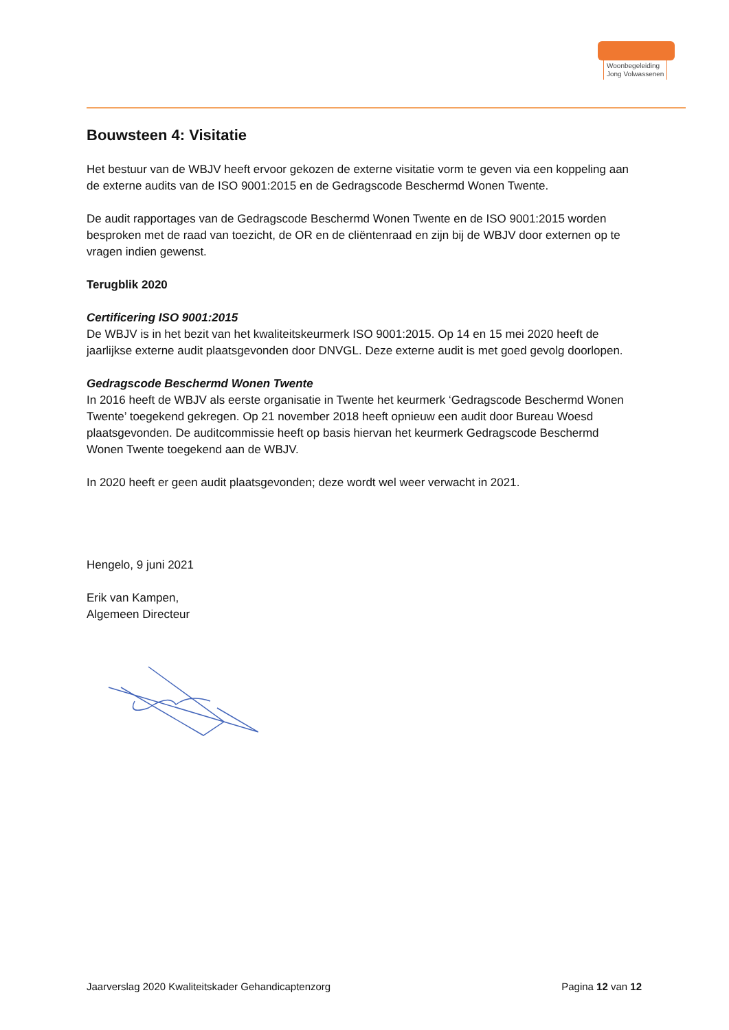Woonbegeleiding
Jong Volwassenen
Bouwsteen 4: Visitatie
Het bestuur van de WBJV heeft ervoor gekozen de externe visitatie vorm te geven via een koppeling aan de externe audits van de ISO 9001:2015 en de Gedragscode Beschermd Wonen Twente.
De audit rapportages van de Gedragscode Beschermd Wonen Twente en de ISO 9001:2015 worden besproken met de raad van toezicht, de OR en de cliëntenraad en zijn bij de WBJV door externen op te vragen indien gewenst.
Terugblik 2020
Certificering ISO 9001:2015
De WBJV is in het bezit van het kwaliteitskeurmerk ISO 9001:2015. Op 14 en 15 mei 2020 heeft de jaarlijkse externe audit plaatsgevonden door DNVGL. Deze externe audit is met goed gevolg doorlopen.
Gedragscode Beschermd Wonen Twente
In 2016 heeft de WBJV als eerste organisatie in Twente het keurmerk ‘Gedragscode Beschermd Wonen Twente’ toegekend gekregen. Op 21 november 2018 heeft opnieuw een audit door Bureau Woesd plaatsgevonden. De auditcommissie heeft op basis hiervan het keurmerk Gedragscode Beschermd Wonen Twente toegekend aan de WBJV.
In 2020 heeft er geen audit plaatsgevonden; deze wordt wel weer verwacht in 2021.
Hengelo, 9 juni 2021
Erik van Kampen,
Algemeen Directeur
Jaarverslag 2020 Kwaliteitskader Gehandicaptenzorg Pagina 12 van 12